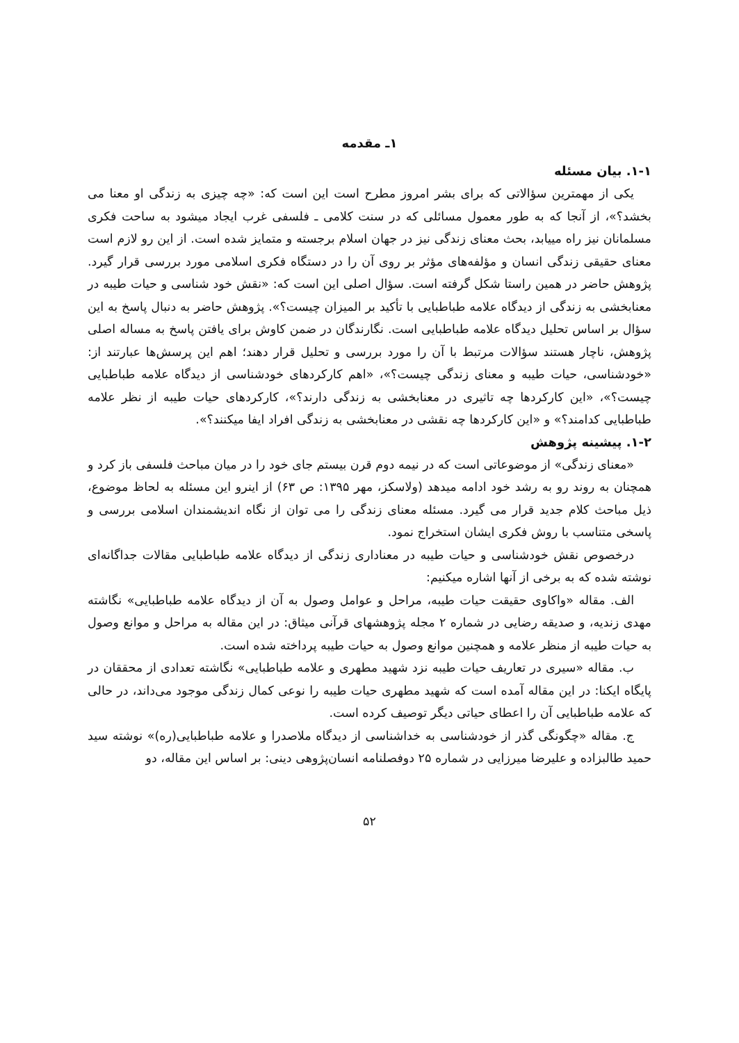۱ـ مقدمه
۱-۱. بیان مسئله
یکی از مهمترین سؤالاتی که برای بشر امروز مطرح است این است که: «چه چیزی به زندگی او معنا می بخشد؟»، از آنجا که به طور معمول مسائلی که در سنت کلامی ـ فلسفی غرب ایجاد میشود به ساحت فکری مسلمانان نیز راه مییابد، بحث معنای زندگی نیز در جهان اسلام برجسته و متمایز شده است. از این رو لازم است معنای حقیقی زندگی انسان و مؤلفه‌های مؤثر بر روی آن را در دستگاه فکری اسلامی مورد بررسی قرار گیرد. پژوهش حاضر در همین راستا شکل گرفته است. سؤال اصلی این است که: «نقش خود شناسی و حیات طیبه در معنابخشی به زندگی از دیدگاه علامه طباطبایی با تأکید بر المیزان چیست؟». پژوهش حاضر به دنبال پاسخ به این سؤال بر اساس تحلیل دیدگاه علامه طباطبایی است. نگارندگان در ضمن کاوش برای یافتن پاسخ به مساله اصلی پژوهش، ناچار هستند سؤالات مرتبط با آن را مورد بررسی و تحلیل قرار دهند؛ اهم این پرسش‌ها عبارتند از: «خودشناسی، حیات طیبه و معنای زندگی چیست؟»، «اهم کارکردهای خودشناسی از دیدگاه علامه طباطبایی چیست؟»، «این کارکردها چه تاثیری در معنابخشی به زندگی دارند؟»، کارکردهای حیات طیبه از نظر علامه طباطبایی کدامند؟» و «این کارکردها چه نقشی در معنابخشی به زندگی افراد ایفا میکنند؟».
۱-۲. پیشینه پژوهش
«معنای زندگی» از موضوعاتی است که در نیمه دوم قرن بیستم جای خود را در میان مباحث فلسفی باز کرد و همچنان به روند رو به رشد خود ادامه میدهد (ولاسکز، مهر ۱۳۹۵: ص ۶۳) از اینرو این مسئله به لحاظ موضوع، ذیل مباحث کلام جدید قرار می گیرد. مسئله معنای زندگی را می توان از نگاه اندیشمندان اسلامی بررسی و پاسخی متناسب با روش فکری ایشان استخراج نمود.
درخصوص نقش خودشناسی و حیات طیبه در معناداری زندگی از دیدگاه علامه طباطبایی مقالات جداگانه‌ای نوشته شده که به برخی از آنها اشاره میکنیم:
الف. مقاله «واکاوی حقیقت حیات طیبه، مراحل و عوامل وصول به آن از دیدگاه علامه طباطبایی» نگاشته مهدی زندیه، و صدیقه رضایی در شماره ۲ مجله پژوهشهای قرآنی میثاق: در این مقاله به مراحل و موانع وصول به حیات طیبه از منظر علامه و همچنین موانع وصول به حیات طیبه پرداخته شده است.
ب. مقاله «سیری در تعاریف حیات طیبه نزد شهید مطهری و علامه طباطبایی» نگاشته تعدادی از محققان در پایگاه ایکنا: در این مقاله آمده است که شهید مطهری حیات طیبه را نوعی کمال زندگی موجود می‌داند، در حالی که علامه طباطبایی آن را اعطای حیاتی دیگر توصیف کرده است.
ج. مقاله «چگونگی گذر از خودشناسی به خداشناسی از دیدگاه ملاصدرا و علامه طباطبایی(ره)» نوشته سید حمید طالبزاده و علیرضا میرزایی در شماره ۲۵ دوفصلنامه انسان‌پژوهی دینی: بر اساس این مقاله، دو
۵۲